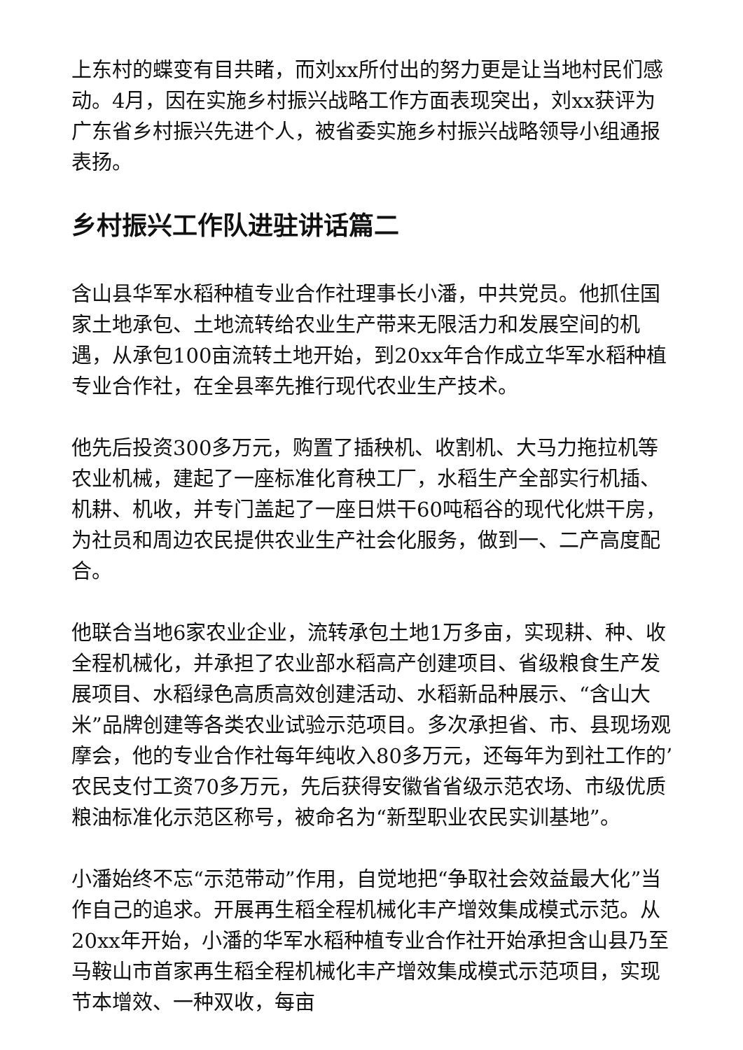上东村的蝶变有目共睹，而刘xx所付出的努力更是让当地村民们感动。4月，因在实施乡村振兴战略工作方面表现突出，刘xx获评为广东省乡村振兴先进个人，被省委实施乡村振兴战略领导小组通报表扬。
乡村振兴工作队进驻讲话篇二
含山县华军水稻种植专业合作社理事长小潘，中共党员。他抓住国家土地承包、土地流转给农业生产带来无限活力和发展空间的机遇，从承包100亩流转土地开始，到20xx年合作成立华军水稻种植专业合作社，在全县率先推行现代农业生产技术。
他先后投资300多万元，购置了插秧机、收割机、大马力拖拉机等农业机械，建起了一座标准化育秧工厂，水稻生产全部实行机插、机耕、机收，并专门盖起了一座日烘干60吨稻谷的现代化烘干房，为社员和周边农民提供农业生产社会化服务，做到一、二产高度配合。
他联合当地6家农业企业，流转承包土地1万多亩，实现耕、种、收全程机械化，并承担了农业部水稻高产创建项目、省级粮食生产发展项目、水稻绿色高质高效创建活动、水稻新品种展示、“含山大米”品牌创建等各类农业试验示范项目。多次承担省、市、县现场观摩会，他的专业合作社每年纯收入80多万元，还每年为到社工作的’农民支付工资70多万元，先后获得安徽省省级示范农场、市级优质粮油标准化示范区称号，被命名为“新型职业农民实训基地”。
小潘始终不忘“示范带动”作用，自觉地把“争取社会效益最大化”当作自己的追求。开展再生稻全程机械化丰产增效集成模式示范。从20xx年开始，小潘的华军水稻种植专业合作社开始承担含山县乃至马鞍山市首家再生稻全程机械化丰产增效集成模式示范项目，实现节本增效、一种双收，每亩